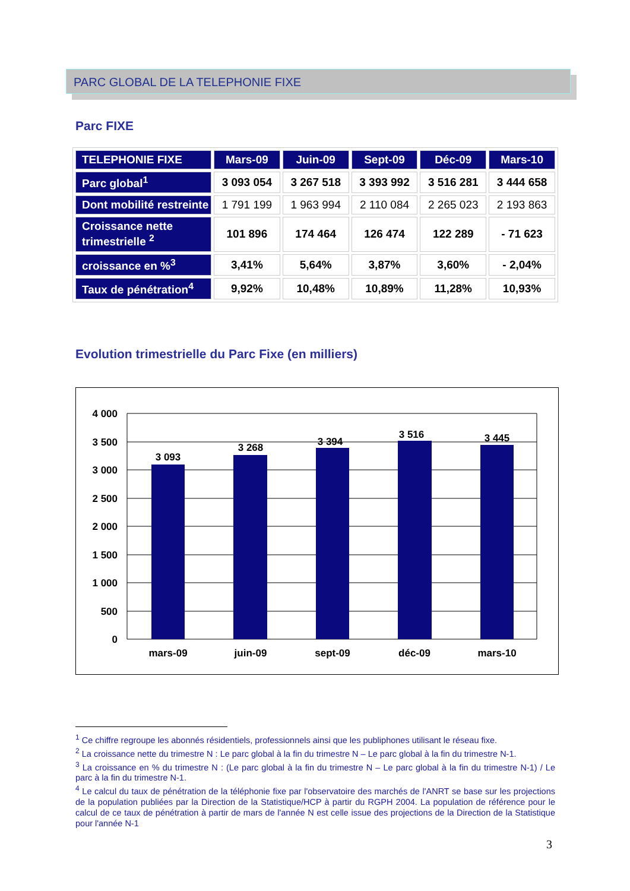PARC GLOBAL DE LA TELEPHONIE FIXE
Parc FIXE
| TELEPHONIE FIXE | Mars-09 | Juin-09 | Sept-09 | Déc-09 | Mars-10 |
| --- | --- | --- | --- | --- | --- |
| Parc global<sup>1</sup> | 3 093 054 | 3 267 518 | 3 393 992 | 3 516 281 | 3 444 658 |
| Dont mobilité restreinte | 1 791 199 | 1 963 994 | 2 110 084 | 2 265 023 | 2 193 863 |
| Croissance nette trimestrielle <sup>2</sup> | 101 896 | 174 464 | 126 474 | 122 289 | - 71 623 |
| croissance en %<sup>3</sup> | 3,41% | 5,64% | 3,87% | 3,60% | - 2,04% |
| Taux de pénétration<sup>4</sup> | 9,92% | 10,48% | 10,89% | 11,28% | 10,93% |
Evolution trimestrielle du Parc Fixe (en milliers)
4 000
3 500
3 000
2 500
2 000
1 500
1 000
500
0
3 093
3 268
3 394
3 516
3 445
mars-09
juin-09
sept-09
déc-09
mars-10
<sup>1</sup> Ce chiffre regroupe les abonnés résidentiels, professionnels ainsi que les publiphones utilisant le réseau fixe.
<sup>2</sup> La croissance nette du trimestre N : Le parc global à la fin du trimestre N – Le parc global à la fin du trimestre N-1.
<sup>3</sup> La croissance en % du trimestre N : (Le parc global à la fin du trimestre N – Le parc global à la fin du trimestre N-1) / Le parc à la fin du trimestre N-1.
<sup>4</sup> Le calcul du taux de pénétration de la téléphonie fixe par l'observatoire des marchés de l'ANRT se base sur les projections de la population publiées par la Direction de la Statistique/HCP à partir du RGPH 2004. La population de référence pour le calcul de ce taux de pénétration à partir de mars de l'année N est celle issue des projections de la Direction de la Statistique pour l'année N-1
3